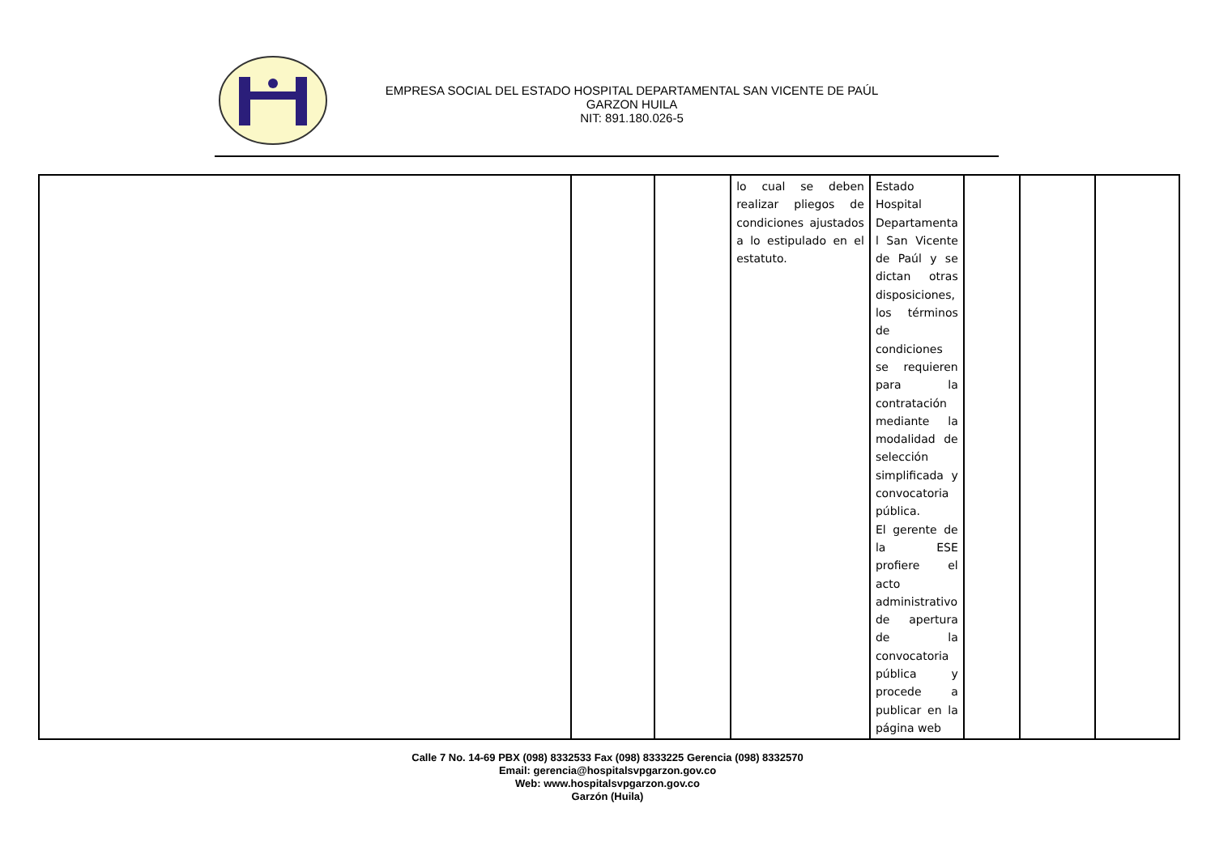EMPRESA SOCIAL DEL ESTADO HOSPITAL DEPARTAMENTAL SAN VICENTE DE PAÚL
GARZON HUILA
NIT: 891.180.026-5
| | | | lo cual se deben realizar pliegos de condiciones ajustados a lo estipulado en el estatuto. | Estado Hospital Departamenta l San Vicente de Paúl y se dictan otras disposiciones, los términos de condiciones se requieren para la contratación mediante la modalidad de selección simplificada y convocatoria pública. El gerente de la ESE profiere el acto administrativo de apertura de la convocatoria pública y procede a publicar en la página web | | | |
Calle 7 No. 14-69 PBX (098) 8332533 Fax (098) 8333225 Gerencia (098) 8332570
Email: gerencia@hospitalsvpgarzon.gov.co
Web: www.hospitalsvpgarzon.gov.co
Garzón (Huila)